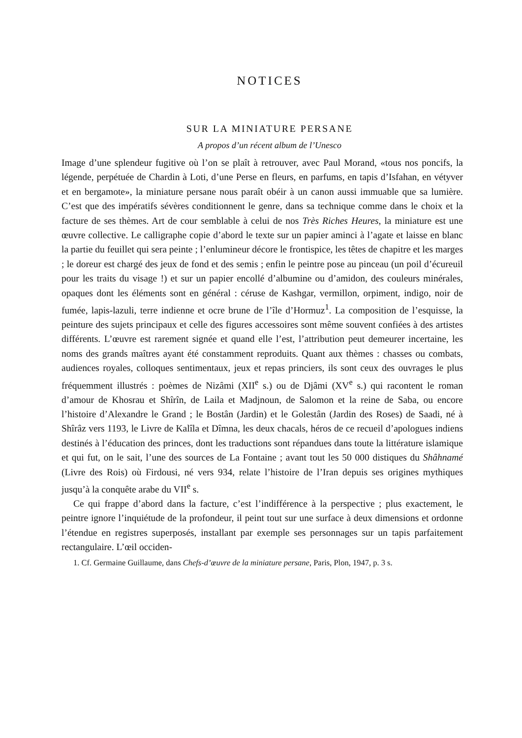NOTICES
SUR LA MINIATURE PERSANE
A propos d’un récent album de l’Unesco
Image d’une splendeur fugitive où l’on se plaît à retrouver, avec Paul Morand, «tous nos poncifs, la légende, perpétuée de Chardin à Loti, d’une Perse en fleurs, en parfums, en tapis d’Isfahan, en vétyver et en bergamote», la miniature persane nous paraît obéir à un canon aussi immuable que sa lumière. C’est que des impératifs sévères conditionnent le genre, dans sa technique comme dans le choix et la facture de ses thèmes. Art de cour semblable à celui de nos Très Riches Heures, la miniature est une œuvre collective. Le calligraphe copie d’abord le texte sur un papier aminci à l’agate et laisse en blanc la partie du feuillet qui sera peinte ; l’enlumineur décore le frontispice, les têtes de chapitre et les marges ; le doreur est chargé des jeux de fond et des semis ; enfin le peintre pose au pinceau (un poil d’écureuil pour les traits du visage !) et sur un papier encollé d’albumine ou d’amidon, des couleurs minérales, opaques dont les éléments sont en général : céruse de Kashgar, vermillon, orpiment, indigo, noir de fumée, lapis-lazuli, terre indienne et ocre brune de l’île d’Hormuz<sup>1</sup>. La composition de l’esquisse, la peinture des sujets principaux et celle des figures accessoires sont même souvent confiées à des artistes différents. L’œuvre est rarement signée et quand elle l’est, l’attribution peut demeurer incertaine, les noms des grands maîtres ayant été constamment reproduits. Quant aux thèmes : chasses ou combats, audiences royales, colloques sentimentaux, jeux et repas princiers, ils sont ceux des ouvrages le plus fréquemment illustrés : poèmes de Nizâmi (XII<sup>e</sup> s.) ou de Djâmi (XV<sup>e</sup> s.) qui racontent le roman d’amour de Khosrau et Shîrîn, de Laila et Madjnoun, de Salomon et la reine de Saba, ou encore l’histoire d’Alexandre le Grand ; le Bostân (Jardin) et le Golestân (Jardin des Roses) de Saadi, né à Shîrâz vers 1193, le Livre de Kalîla et Dîmna, les deux chacals, héros de ce recueil d’apologues indiens destinés à l’éducation des princes, dont les traductions sont répandues dans toute la littérature islamique et qui fut, on le sait, l’une des sources de La Fontaine ; avant tout les 50 000 distiques du Shâhnamé (Livre des Rois) où Firdousi, né vers 934, relate l’histoire de l’Iran depuis ses origines mythiques jusqu’à la conquête arabe du VII<sup>e</sup> s.
Ce qui frappe d’abord dans la facture, c’est l’indifférence à la perspective ; plus exactement, le peintre ignore l’inquiétude de la profondeur, il peint tout sur une surface à deux dimensions et ordonne l’étendue en registres superposés, installant par exemple ses personnages sur un tapis parfaitement rectangulaire. L’œil occiden-
1. Cf. Germaine Guillaume, dans Chefs-d’œuvre de la miniature persane, Paris, Plon, 1947, p. 3 s.